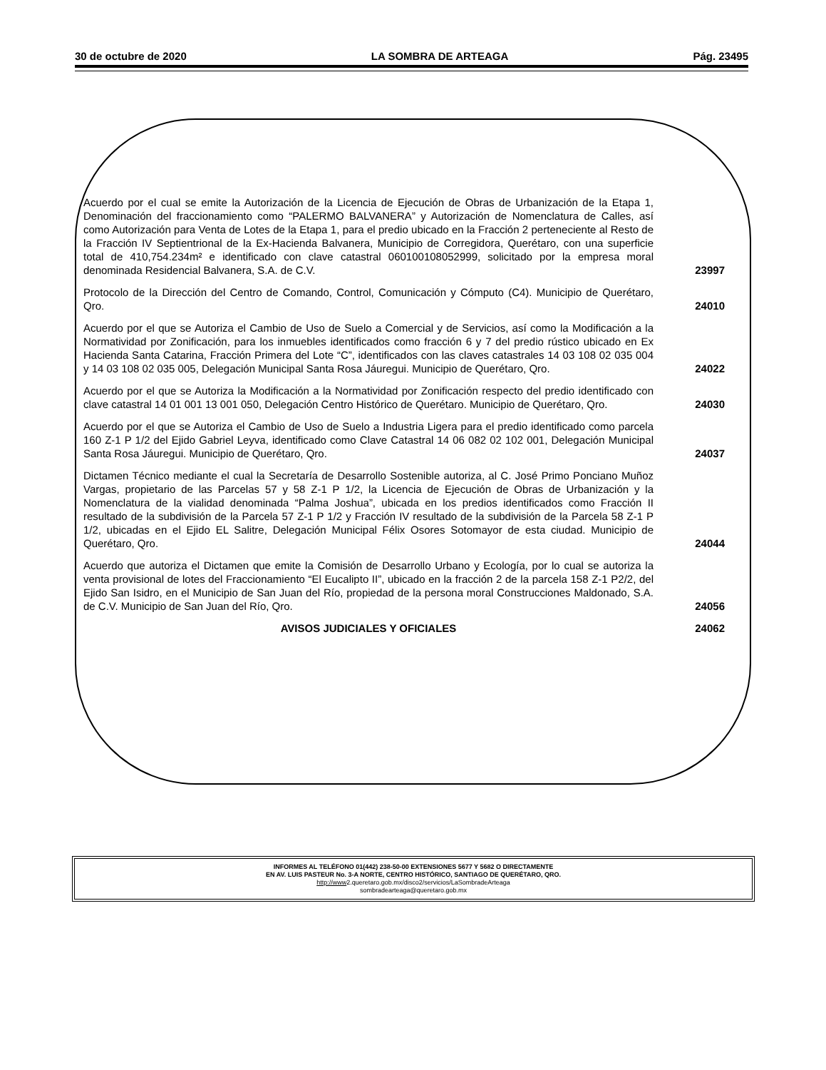30 de octubre de 2020 LA SOMBRA DE ARTEAGA Pág. 23495
| Acuerdo por el cual se emite la Autorización de la Licencia de Ejecución de Obras de Urbanización de la Etapa 1, Denominación del fraccionamiento como “PALERMO BALVANERA” y Autorización de Nomenclatura de Calles, así como Autorización para Venta de Lotes de la Etapa 1, para el predio ubicado en la Fracción 2 perteneciente al Resto de la Fracción IV Septientrional de la Ex-Hacienda Balvanera, Municipio de Corregidora, Querétaro, con una superficie total de 410,754.234m² e identificado con clave catastral 060100108052999, solicitado por la empresa moral denominada Residencial Balvanera, S.A. de C.V. | 23997 |
| Protocolo de la Dirección del Centro de Comando, Control, Comunicación y Cómputo (C4). Municipio de Querétaro, Qro. | 24010 |
| Acuerdo por el que se Autoriza el Cambio de Uso de Suelo a Comercial y de Servicios, así como la Modificación a la Normatividad por Zonificación, para los inmuebles identificados como fracción 6 y 7 del predio rústico ubicado en Ex Hacienda Santa Catarina, Fracción Primera del Lote “C”, identificados con las claves catastrales 14 03 108 02 035 004 y 14 03 108 02 035 005, Delegación Municipal Santa Rosa Jáuregui. Municipio de Querétaro, Qro. | 24022 |
| Acuerdo por el que se Autoriza la Modificación a la Normatividad por Zonificación respecto del predio identificado con clave catastral 14 01 001 13 001 050, Delegación Centro Histórico de Querétaro. Municipio de Querétaro, Qro. | 24030 |
| Acuerdo por el que se Autoriza el Cambio de Uso de Suelo a Industria Ligera para el predio identificado como parcela 160 Z-1 P 1/2 del Ejido Gabriel Leyva, identificado como Clave Catastral 14 06 082 02 102 001, Delegación Municipal Santa Rosa Jáuregui. Municipio de Querétaro, Qro. | 24037 |
| Dictamen Técnico mediante el cual la Secretaría de Desarrollo Sostenible autoriza, al C. José Primo Ponciano Muñoz Vargas, propietario de las Parcelas 57 y 58 Z-1 P 1/2, la Licencia de Ejecución de Obras de Urbanización y la Nomenclatura de la vialidad denominada “Palma Joshua”, ubicada en los predios identificados como Fracción II resultado de la subdivisión de la Parcela 57 Z-1 P 1/2 y Fracción IV resultado de la subdivisión de la Parcela 58 Z-1 P 1/2, ubicadas en el Ejido EL Salitre, Delegación Municipal Félix Osores Sotomayor de esta ciudad. Municipio de Querétaro, Qro. | 24044 |
| Acuerdo que autoriza el Dictamen que emite la Comisión de Desarrollo Urbano y Ecología, por lo cual se autoriza la venta provisional de lotes del Fraccionamiento “El Eucalipto II”, ubicado en la fracción 2 de la parcela 158 Z-1 P2/2, del Ejido San Isidro, en el Municipio de San Juan del Río, propiedad de la persona moral Construcciones Maldonado, S.A. de C.V. Municipio de San Juan del Río, Qro. | 24056 |
| AVISOS JUDICIALES Y OFICIALES | 24062 |
INFORMES AL TELÉFONO 01(442) 238-50-00 EXTENSIONES 5677 Y 5682 O DIRECTAMENTE
EN AV. LUIS PASTEUR No. 3-A NORTE, CENTRO HISTÓRICO, SANTIAGO DE QUERÉTARO, QRO.
http://www2.queretaro.gob.mx/disco2/servicios/LaSombradeArteaga
sombradearteaga@queretaro.gob.mx